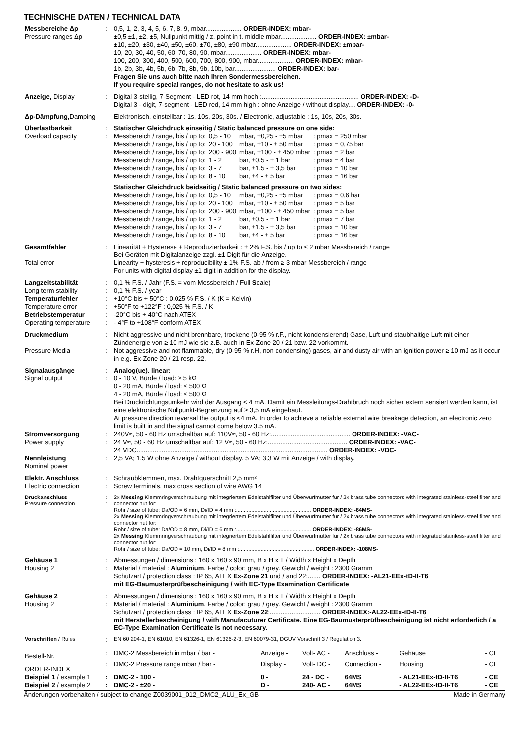TECHNISCHE DATEN / TECHNICAL DATA
| Messbereiche Δp Pressure ranges Δp | : | 0,5, 1, 2, 3, 4, 5, 6, 7, 8, 9, mbar.................... ORDER-INDEX: mbar- ±0,5 ±1, ±2, ±5, Nullpunkt mittig / z. point in t. middle mbar.................... ORDER-INDEX: ±mbar- ±10, ±20, ±30, ±40, ±50, ±60, ±70, ±80, ±90 mbar.................... ORDER-INDEX: ±mbar- 10, 20, 30, 40, 50, 60, 70, 80, 90, mbar.................... ORDER-INDEX: mbar- 100, 200, 300, 400, 500, 600, 700, 800, 900, mbar.................... ORDER-INDEX: mbar- 1b, 2b, 3b, 4b, 5b, 6b, 7b, 8b, 9b, 10b, bar....................... ORDER-INDEX: bar- Fragen Sie uns auch bitte nach Ihren Sondermessbereichen. If you require special ranges, do not hesitate to ask us! |
| Anzeige, Display | : | Digital 3-stellig, 7-Segment - LED rot, 14 mm hoch :...................................................... ORDER-INDEX: -D- Digital 3 - digit, 7-segment - LED red, 14 mm high : ohne Anzeige / without display.... ORDER-INDEX: -0- |
| Δp-Dämpfung, Damping | | Elektronisch, einstellbar : 1s, 10s, 20s, 30s. / Electronic, adjustable : 1s, 10s, 20s, 30s. |
| Überlastbarkeit Overload capacity | : : | Statischer Gleichdruck einseitig / Static balanced pressure on one side: / Messbereich / range, bis / up to: / 0,5 - 10 / mbar, ±0,25 - ±5 mbar / : pmax = 250 mbar / / Messbereich / range, bis / up to: / 20 - 100 / mbar, ±10 - ± 50 mbar / : pmax = 0,75 bar / / Messbereich / range, bis / up to: / 200 - 900 / mbar, ±100 - ± 450 mbar / : pmax = 2 bar / / Messbereich / range, bis / up to: / 1 - 2 / bar, ±0,5 - ± 1 bar / : pmax = 4 bar / / Messbereich / range, bis / up to: / 3 - 7 / bar, ±1,5 - ± 3,5 bar / : pmax = 10 bar / / Messbereich / range, bis / up to: / 8 - 10 / bar, ±4 - ± 5 bar / : pmax = 16 bar / Statischer Gleichdruck beidseitig / Static balanced pressure on two sides: / Messbereich / range, bis / up to: / 0,5 - 10 / mbar, ±0,25 - ±5 mbar / : pmax = 0,6 bar / / Messbereich / range, bis / up to: / 20 - 100 / mbar, ±10 - ± 50 mbar / : pmax = 5 bar / / Messbereich / range, bis / up to: / 200 - 900 / mbar, ±100 - ± 450 mbar / : pmax = 5 bar / / Messbereich / range, bis / up to: / 1 - 2 / bar, ±0,5 - ± 1 bar / : pmax = 7 bar / / Messbereich / range, bis / up to: / 3 - 7 / bar, ±1,5 - ± 3,5 bar / : pmax = 10 bar / / Messbereich / range, bis / up to: / 8 - 10 / bar, ±4 - ± 5 bar / : pmax = 16 bar / |
| Gesamtfehler Total error | : | Linearität + Hysterese + Reproduzierbarkeit : ± 2% F.S. bis / up to ≤ 2 mbar Messbereich / range Bei Geräten mit Digitalanzeige zzgl. ±1 Digit für die Anzeige. Linearity + hysteresis + reproducibility ± 1% F.S. ab / from ≥ 3 mbar Messbereich / range For units with digital display ±1 digit in addition for the display. |
| Langzeitstabilität Long term stability Temperaturfehler Temperature error Betriebstemperatur Operating temperature | : : : : : : | 0,1 % F.S. / Jahr (F.S. = vom Messbereich / F ull S cale) 0,1 % F.S. / year +10°C bis + 50°C : 0,025 % F.S. / K (K = Kelvin) +50°F to +122°F : 0,025 % F.S. / K -20°C bis + 40°C nach ATEX - 4°F to +108°F conform ATEX |
| Druckmedium Pressure Media | : : | Nicht aggressive und nicht brennbare, trockene (0-95 % r.F., nicht kondensierend) Gase, Luft und staubhaltige Luft mit einer Zündenergie von ≥ 10 mJ wie sie z.B. auch in Ex-Zone 20 / 21 bzw. 22 vorkommt. Not aggressive and not flammable, dry (0-95 % r.H, non condensing) gases, air and dusty air with an ignition power ≥ 10 mJ as it occur in e.g. Ex-Zone 20 / 21 resp. 22. |
| Signalausgänge Signal output | : : | Analog(ue), linear: 0 - 10 V, Bürde / load: ≥ 5 kΩ 0 - 20 mA, Bürde / load: ≤ 500 Ω 4 - 20 mA, Bürde / load: ≤ 500 Ω Bei Druckrichtungsumkehr wird der Ausgang < 4 mA. Damit ein Messleitungs-Drahtbruch noch sicher extern sensiert werden kann, ist eine elektronische Nullpunkt-Begrenzung auf ≥ 3,5 mA eingebaut. At pressure direction reversal the output is <4 mA. In order to achieve a reliable external wire breakage detection, an electronic zero limit is built in and the signal cannot come below 3.5 mA. |
| Stromversorgung Power supply | : : | 240V≈, 50 - 60 Hz umschaltbar auf: 110V≈, 50 - 60 Hz:............................................ ORDER-INDEX: -VAC- 24 V≈, 50 - 60 Hz umschaltbar auf: 12 V≈, 50 - 60 Hz:............................................ ORDER-INDEX: -VAC- 24 VDC.......................................................................................................... ORDER-INDEX: -VDC- |
| Nennleistung Nominal power | : | 2,5 VA; 1,5 W ohne Anzeige / without display. 5 VA; 3,3 W mit Anzeige / with display. |
| Elektr. Anschluss Electric connection | : : | Schraubklemmen, max. Drahtquerschnitt 2,5 mm² Screw terminals, max cross section of wire AWG 14 |
| Druckanschluss Pressure connection | : : | 2x Messing Klemmringverschraubung mit integriertem Edelstahlfilter und Überwurfmutter für / 2x brass tube connectors with integrated stainless-steel filter and connector nut for: Rohr / size of tube: Da/OD = 6 mm, Di/ID = 4 mm :................................................. ORDER-INDEX: -64MS- 2x Messing Klemmringverschraubung mit integriertem Edelstahlfilter und Überwurfmutter für / 2x brass tube connectors with integrated stainless-steel filter and connector nut for: Rohr / size of tube: Da/OD = 8 mm, Di/ID = 6 mm :................................................. ORDER-INDEX: -86MS- 2x Messing Klemmringverschraubung mit integriertem Edelstahlfilter und Überwurfmutter für / 2x brass tube connectors with integrated stainless-steel filter and connector nut for: Rohr / size of tube: Da/OD = 10 mm, Di/ID = 8 mm :................................................. ORDER-INDEX: -108MS- |
| Gehäuse 1 Housing 2 | : : | Abmessungen / dimensions : 160 x 160 x 90 mm, B x H x T / Width x Height x Depth Material / material : Aluminium . Farbe / color: grau / grey. Gewicht / weight : 2300 Gramm Schutzart / protection class : IP 65, ATEX Ex-Zone 21 und / and 22:....... ORDER-INDEX: -AL21-EEx-tD-II-T6 mit EG-Baumusterprüfbescheinigung / with EC-Type Examination Certificate |
| Gehäuse 2 Housing 2 | : : | Abmessungen / dimensions : 160 x 160 x 90 mm, B x H x T / Width x Height x Depth Material / material : Aluminium . Farbe / color: grau / grey. Gewicht / weight : 2300 Gramm Schutzart / protection class : IP 65, ATEX Ex-Zone 22 :............................ ORDER-INDEX:-AL22-EEx-tD-II-T6 mit Herstellerbescheinigung / with Manufacuturer Certificate. Eine EG-Baumusterprüfbescheinigung ist nicht erforderlich / a EC-Type Examination Certificate is not necessary. |
| Vorschriften / Rules | : | EN 60 204-1, EN 61010, EN 61326-1, EN 61326-2-3, EN 60079-31, DGUV Vorschrift 3 / Regulation 3. |
| Bestell-Nr. | : | DMC-2 Messbereich in mbar / bar - | Anzeige - | Volt- AC - | Anschluss - | Gehäuse | - CE |
| ORDER-INDEX | : | DMC-2 Pressure range mbar / bar - | Display - | Volt- DC - | Connection - | Housing | - CE |
| Beispiel 1 / example 1 | : | DMC-2 - 100 - | 0 - | 24 - DC - | 64MS | - AL21-EEx-tD-II-T6 | - CE |
| Beispiel 2 / example 2 | : | DMC-2 - ±20 - | D - | 240- AC - | 64MS | - AL22-EEx-tD-II-T6 | - CE |
Änderungen vorbehalten / subject to change Z0039001_012_DMC2_ALU_Ex_GB Made in Germany